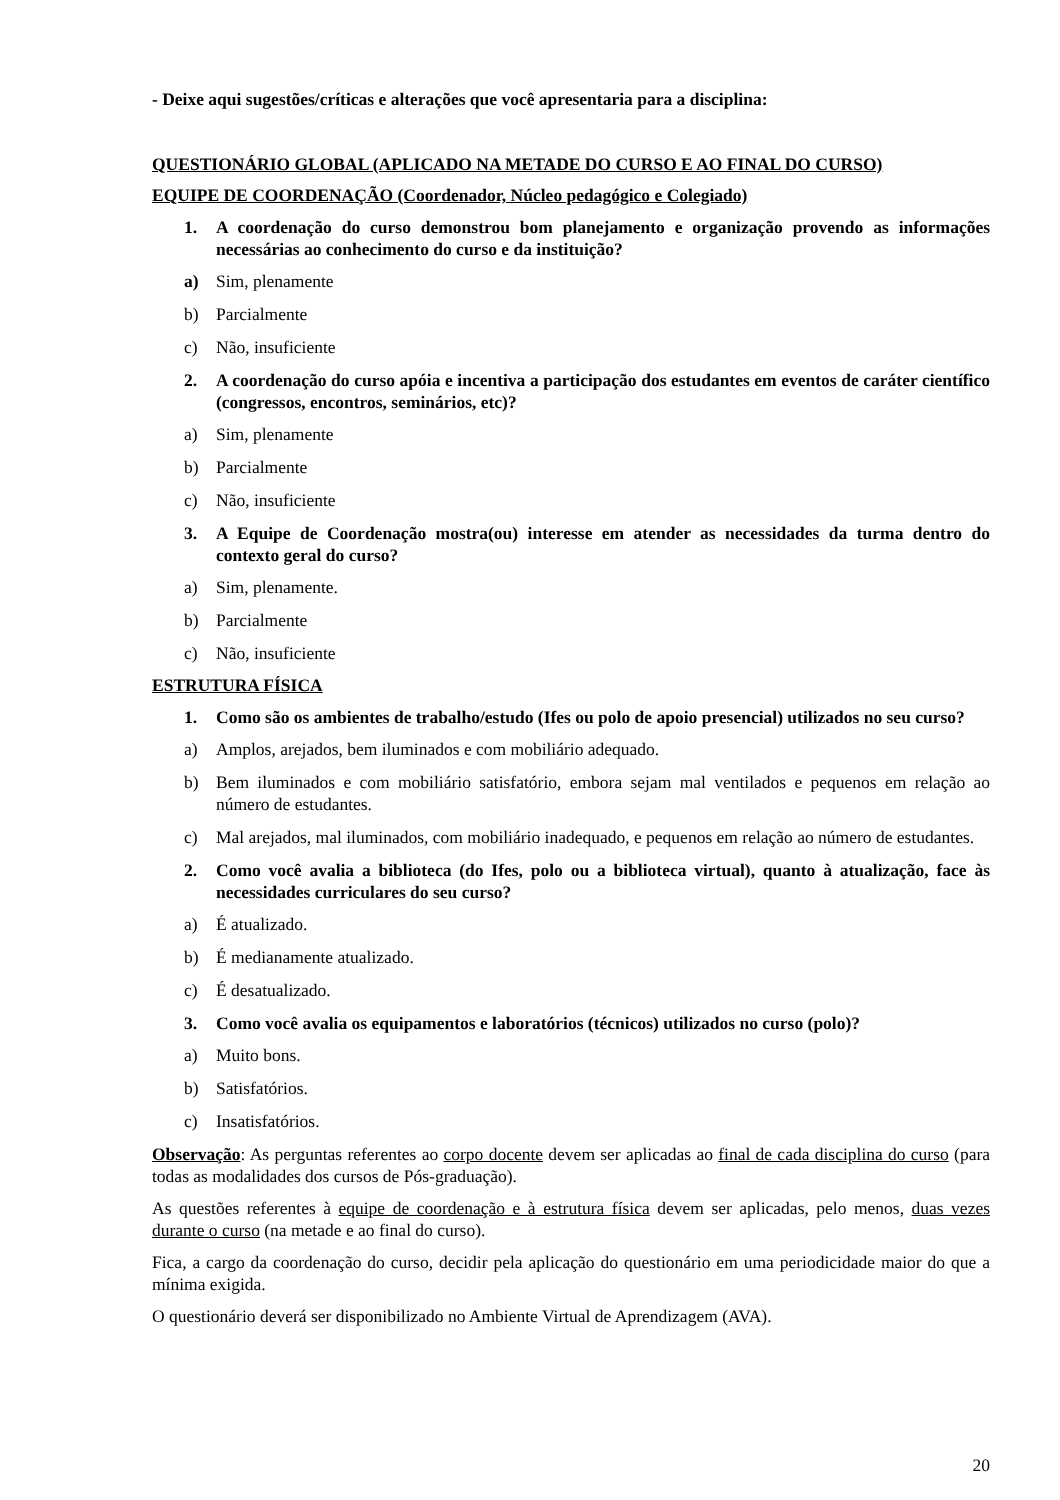- Deixe aqui sugestões/críticas e alterações que você apresentaria para a disciplina:
QUESTIONÁRIO GLOBAL (APLICADO NA METADE DO CURSO E AO FINAL DO CURSO)
EQUIPE DE COORDENAÇÃO (Coordenador, Núcleo pedagógico e Colegiado)
1. A coordenação do curso demonstrou bom planejamento e organização provendo as informações necessárias ao conhecimento do curso e da instituição?
a) Sim, plenamente
b) Parcialmente
c) Não, insuficiente
2. A coordenação do curso apóia e incentiva a participação dos estudantes em eventos de caráter científico (congressos, encontros, seminários, etc)?
a) Sim, plenamente
b) Parcialmente
c) Não, insuficiente
3. A Equipe de Coordenação mostra(ou) interesse em atender as necessidades da turma dentro do contexto geral do curso?
a) Sim, plenamente.
b) Parcialmente
c) Não, insuficiente
ESTRUTURA FÍSICA
1. Como são os ambientes de trabalho/estudo (Ifes ou polo de apoio presencial) utilizados no seu curso?
a) Amplos, arejados, bem iluminados e com mobiliário adequado.
b) Bem iluminados e com mobiliário satisfatório, embora sejam mal ventilados e pequenos em relação ao número de estudantes.
c) Mal arejados, mal iluminados, com mobiliário inadequado, e pequenos em relação ao número de estudantes.
2. Como você avalia a biblioteca (do Ifes, polo ou a biblioteca virtual), quanto à atualização, face às necessidades curriculares do seu curso?
a) É atualizado.
b) É medianamente atualizado.
c) É desatualizado.
3. Como você avalia os equipamentos e laboratórios (técnicos) utilizados no curso (polo)?
a) Muito bons.
b) Satisfatórios.
c) Insatisfatórios.
Observação: As perguntas referentes ao corpo docente devem ser aplicadas ao final de cada disciplina do curso (para todas as modalidades dos cursos de Pós-graduação).
As questões referentes à equipe de coordenação e à estrutura física devem ser aplicadas, pelo menos, duas vezes durante o curso (na metade e ao final do curso).
Fica, a cargo da coordenação do curso, decidir pela aplicação do questionário em uma periodicidade maior do que a mínima exigida.
O questionário deverá ser disponibilizado no Ambiente Virtual de Aprendizagem (AVA).
20